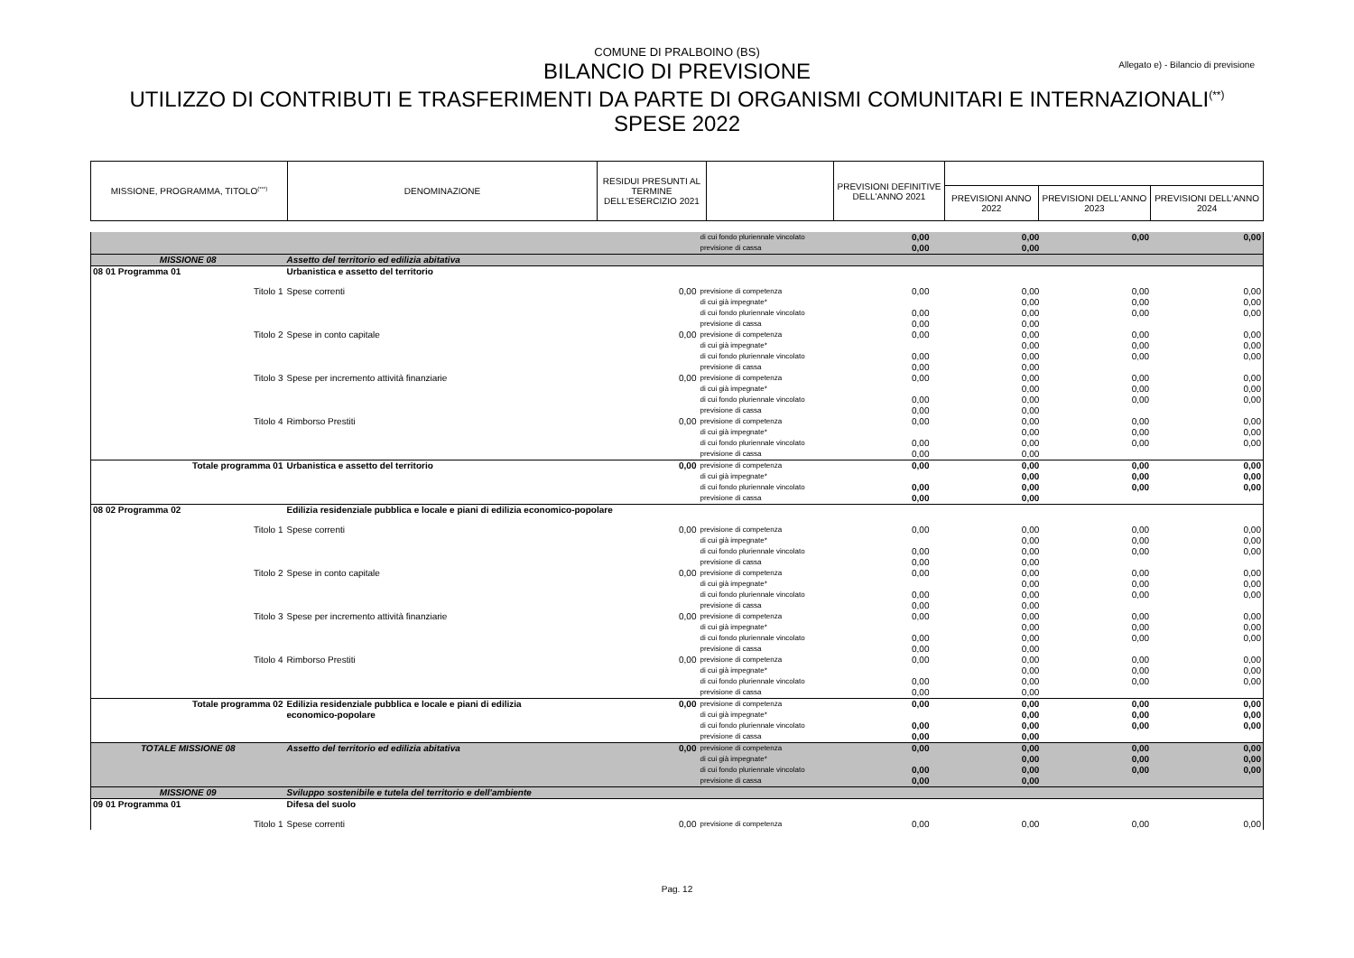COMUNE DI PRALBOINO (BS)
Allegato e) - Bilancio di previsione
BILANCIO DI PREVISIONE
UTILIZZO DI CONTRIBUTI E TRASFERIMENTI DA PARTE DI ORGANISMI COMUNITARI E INTERNAZIONALI<sup>(**)</sup>
SPESE 2022
| MISSIONE, PROGRAMMA, TITOLO<sup>(***)</sup> | DENOMINAZIONE | RESIDUI PRESUNTI AL TERMINE DELL'ESERCIZIO 2021 | | PREVISIONI DEFINITIVE DELL'ANNO 2021 | | | |
| --- | --- | --- | --- | --- | --- | --- | --- |
| | | | | | PREVISIONI ANNO 2022 | PREVISIONI DELL'ANNO 2023 | PREVISIONI DELL'ANNO 2024 |
| | | | di cui fondo pluriennale vincolato | 0,00 | 0,00 | 0,00 | 0,00 |
| | | | previsione di cassa | 0,00 | 0,00 | | |
| MISSIONE 08 | Assetto del territorio ed edilizia abitativa | | | | | | |
| 08 01 Programma 01 | Urbanistica e assetto del territorio | | | | | | |
| Titolo 1 | Spese correnti | 0,00 | previsione di competenza | 0,00 | 0,00 | 0,00 | 0,00 |
| | | | di cui già impegnate* | | 0,00 | 0,00 | 0,00 |
| | | | di cui fondo pluriennale vincolato | 0,00 | 0,00 | 0,00 | 0,00 |
| | | | previsione di cassa | 0,00 | 0,00 | | |
| Titolo 2 | Spese in conto capitale | 0,00 | previsione di competenza | 0,00 | 0,00 | 0,00 | 0,00 |
| | | | di cui già impegnate* | | 0,00 | 0,00 | 0,00 |
| | | | di cui fondo pluriennale vincolato | 0,00 | 0,00 | 0,00 | 0,00 |
| | | | previsione di cassa | 0,00 | 0,00 | | |
| Titolo 3 | Spese per incremento attività finanziarie | 0,00 | previsione di competenza | 0,00 | 0,00 | 0,00 | 0,00 |
| | | | di cui già impegnate* | | 0,00 | 0,00 | 0,00 |
| | | | di cui fondo pluriennale vincolato | 0,00 | 0,00 | 0,00 | 0,00 |
| | | | previsione di cassa | 0,00 | 0,00 | | |
| Titolo 4 | Rimborso Prestiti | 0,00 | previsione di competenza | 0,00 | 0,00 | 0,00 | 0,00 |
| | | | di cui già impegnate* | | 0,00 | 0,00 | 0,00 |
| | | | di cui fondo pluriennale vincolato | 0,00 | 0,00 | 0,00 | 0,00 |
| | | | previsione di cassa | 0,00 | 0,00 | | |
| Totale programma 01 | Urbanistica e assetto del territorio | 0,00 | previsione di competenza | 0,00 | 0,00 | 0,00 | 0,00 |
| | | | di cui già impegnate* | | 0,00 | 0,00 | 0,00 |
| | | | di cui fondo pluriennale vincolato | 0,00 | 0,00 | 0,00 | 0,00 |
| | | | previsione di cassa | 0,00 | 0,00 | | |
| 08 02 Programma 02 | Edilizia residenziale pubblica e locale e piani di edilizia economico-popolare | | | | | | |
| Titolo 1 | Spese correnti | 0,00 | previsione di competenza | 0,00 | 0,00 | 0,00 | 0,00 |
| | | | di cui già impegnate* | | 0,00 | 0,00 | 0,00 |
| | | | di cui fondo pluriennale vincolato | 0,00 | 0,00 | 0,00 | 0,00 |
| | | | previsione di cassa | 0,00 | 0,00 | | |
| Titolo 2 | Spese in conto capitale | 0,00 | previsione di competenza | 0,00 | 0,00 | 0,00 | 0,00 |
| | | | di cui già impegnate* | | 0,00 | 0,00 | 0,00 |
| | | | di cui fondo pluriennale vincolato | 0,00 | 0,00 | 0,00 | 0,00 |
| | | | previsione di cassa | 0,00 | 0,00 | | |
| Titolo 3 | Spese per incremento attività finanziarie | 0,00 | previsione di competenza | 0,00 | 0,00 | 0,00 | 0,00 |
| | | | di cui già impegnate* | | 0,00 | 0,00 | 0,00 |
| | | | di cui fondo pluriennale vincolato | 0,00 | 0,00 | 0,00 | 0,00 |
| | | | previsione di cassa | 0,00 | 0,00 | | |
| Titolo 4 | Rimborso Prestiti | 0,00 | previsione di competenza | 0,00 | 0,00 | 0,00 | 0,00 |
| | | | di cui già impegnate* | | 0,00 | 0,00 | 0,00 |
| | | | di cui fondo pluriennale vincolato | 0,00 | 0,00 | 0,00 | 0,00 |
| | | | previsione di cassa | 0,00 | 0,00 | | |
| Totale programma 02 | Edilizia residenziale pubblica e locale e piani di edilizia | 0,00 | previsione di competenza | 0,00 | 0,00 | 0,00 | 0,00 |
| | economico-popolare | | di cui già impegnate* | | 0,00 | 0,00 | 0,00 |
| | | | di cui fondo pluriennale vincolato | 0,00 | 0,00 | 0,00 | 0,00 |
| | | | previsione di cassa | 0,00 | 0,00 | | |
| TOTALE MISSIONE 08 | Assetto del territorio ed edilizia abitativa | 0,00 | previsione di competenza | 0,00 | 0,00 | 0,00 | 0,00 |
| | | | di cui già impegnate* | | 0,00 | 0,00 | 0,00 |
| | | | di cui fondo pluriennale vincolato | 0,00 | 0,00 | 0,00 | 0,00 |
| | | | previsione di cassa | 0,00 | 0,00 | | |
| MISSIONE 09 | Sviluppo sostenibile e tutela del territorio e dell'ambiente | | | | | | |
| 09 01 Programma 01 | Difesa del suolo | | | | | | |
| Titolo 1 | Spese correnti | 0,00 | previsione di competenza | 0,00 | 0,00 | 0,00 | 0,00 |
Pag. 12